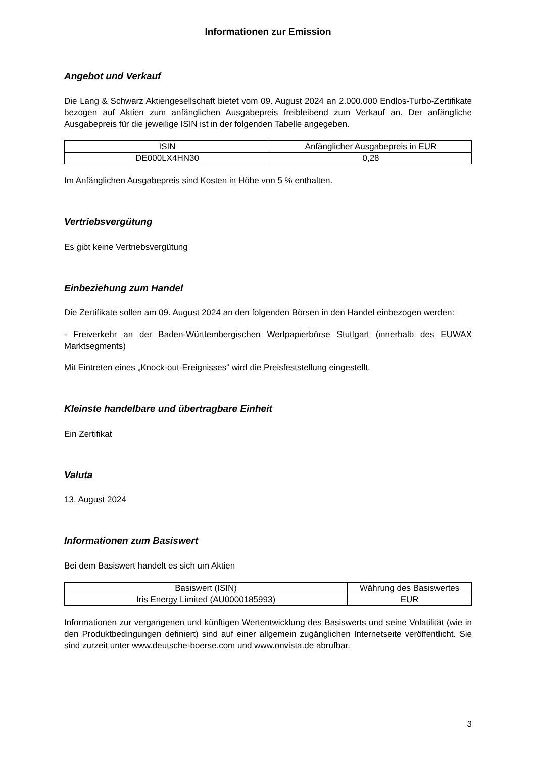Informationen zur Emission
Angebot und Verkauf
Die Lang & Schwarz Aktiengesellschaft bietet vom 09. August 2024 an 2.000.000 Endlos-Turbo-Zertifikate bezogen auf Aktien zum anfänglichen Ausgabepreis freibleibend zum Verkauf an. Der anfängliche Ausgabepreis für die jeweilige ISIN ist in der folgenden Tabelle angegeben.
| ISIN | Anfänglicher Ausgabepreis in EUR |
| --- | --- |
| DE000LX4HN30 | 0,28 |
Im Anfänglichen Ausgabepreis sind Kosten in Höhe von 5 % enthalten.
Vertriebsvergütung
Es gibt keine Vertriebsvergütung
Einbeziehung zum Handel
Die Zertifikate sollen am 09. August 2024 an den folgenden Börsen in den Handel einbezogen werden:
- Freiverkehr an der Baden-Württembergischen Wertpapierbörse Stuttgart (innerhalb des EUWAX Marktsegments)
Mit Eintreten eines „Knock-out-Ereignisses“ wird die Preisfeststellung eingestellt.
Kleinste handelbare und übertragbare Einheit
Ein Zertifikat
Valuta
13. August 2024
Informationen zum Basiswert
Bei dem Basiswert handelt es sich um Aktien
| Basiswert (ISIN) | Währung des Basiswertes |
| --- | --- |
| Iris Energy Limited (AU0000185993) | EUR |
Informationen zur vergangenen und künftigen Wertentwicklung des Basiswerts und seine Volatilität (wie in den Produktbedingungen definiert) sind auf einer allgemein zugänglichen Internetseite veröffentlicht. Sie sind zurzeit unter www.deutsche-boerse.com und www.onvista.de abrufbar.
3